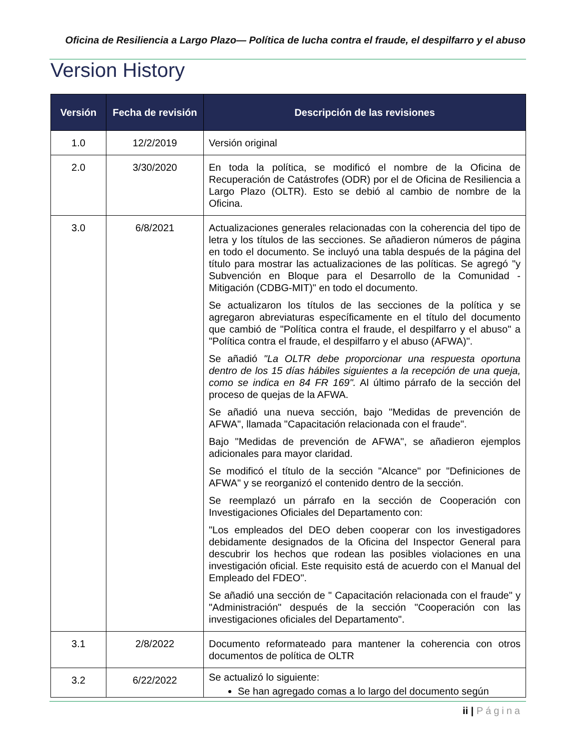Oficina de Resiliencia a Largo Plazo— Política de lucha contra el fraude, el despilfarro y el abuso
Version History
| Versión | Fecha de revisión | Descripción de las revisiones |
| --- | --- | --- |
| 1.0 | 12/2/2019 | Versión original |
| 2.0 | 3/30/2020 | En toda la política, se modificó el nombre de la Oficina de Recuperación de Catástrofes (ODR) por el de Oficina de Resiliencia a Largo Plazo (OLTR). Esto se debió al cambio de nombre de la Oficina. |
| 3.0 | 6/8/2021 | Actualizaciones generales relacionadas con la coherencia del tipo de letra y los títulos de las secciones. Se añadieron números de página en todo el documento. Se incluyó una tabla después de la página del título para mostrar las actualizaciones de las políticas. Se agregó "y Subvención en Bloque para el Desarrollo de la Comunidad - Mitigación (CDBG-MIT)" en todo el documento. Se actualizaron los títulos de las secciones de la política y se agregaron abreviaturas específicamente en el título del documento que cambió de "Política contra el fraude, el despilfarro y el abuso" a "Política contra el fraude, el despilfarro y el abuso (AFWA)". Se añadió "La OLTR debe proporcionar una respuesta oportuna dentro de los 15 días hábiles siguientes a la recepción de una queja, como se indica en 84 FR 169". Al último párrafo de la sección del proceso de quejas de la AFWA. Se añadió una nueva sección, bajo "Medidas de prevención de AFWA", llamada "Capacitación relacionada con el fraude". Bajo "Medidas de prevención de AFWA", se añadieron ejemplos adicionales para mayor claridad. Se modificó el título de la sección "Alcance" por "Definiciones de AFWA" y se reorganizó el contenido dentro de la sección. Se reemplazó un párrafo en la sección de Cooperación con Investigaciones Oficiales del Departamento con: "Los empleados del DEO deben cooperar con los investigadores debidamente designados de la Oficina del Inspector General para descubrir los hechos que rodean las posibles violaciones en una investigación oficial. Este requisito está de acuerdo con el Manual del Empleado del FDEO". Se añadió una sección de " Capacitación relacionada con el fraude" y "Administración" después de la sección "Cooperación con las investigaciones oficiales del Departamento". |
| 3.1 | 2/8/2022 | Documento reformateado para mantener la coherencia con otros documentos de política de OLTR |
| 3.2 | 6/22/2022 | Se actualizó lo siguiente: Se han agregado comas a lo largo del documento según |
ii | Página